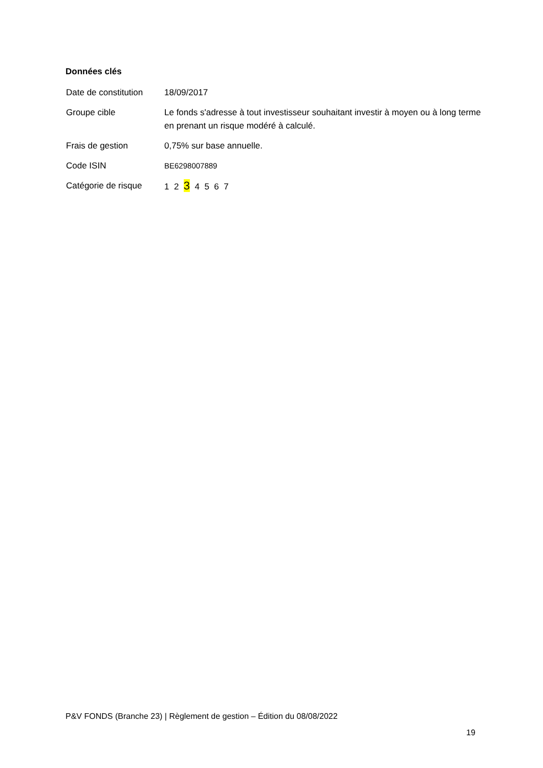Données clés
| Date de constitution | 18/09/2017 |
| Groupe cible | Le fonds s'adresse à tout investisseur souhaitant investir à moyen ou à long terme en prenant un risque modéré à calculé. |
| Frais de gestion | 0,75% sur base annuelle. |
| Code ISIN | BE6298007889 |
| Catégorie de risque | 1 2 3 4 5 6 7 |
P&V FONDS (Branche 23) | Règlement de gestion – Édition du 08/08/2022
19